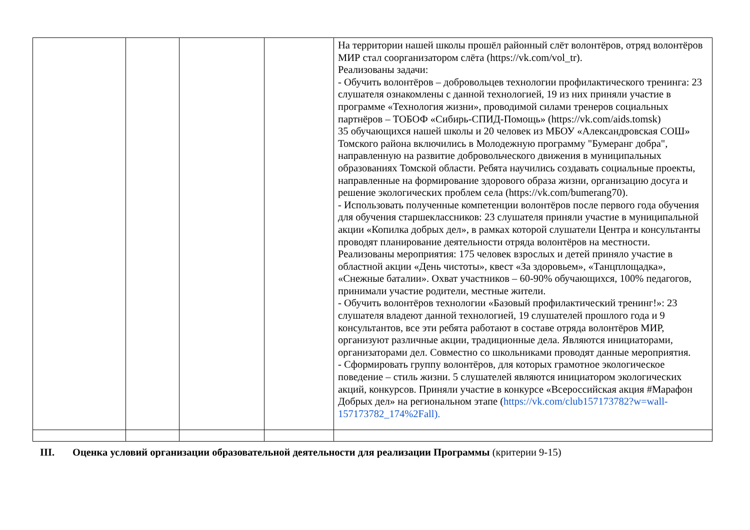| | | | | На территории нашей школы прошёл районный слёт волонтёров, отряд волонтёров МИР стал соорганизатором слёта (https://vk.com/vol_tr). Реализованы задачи: - Обучить волонтёров – добровольцев технологии профилактического тренинга: 23 слушателя ознакомлены с данной технологией, 19 из них приняли участие в программе «Технология жизни», проводимой силами тренеров социальных партнёров – ТОБОФ «Сибирь-СПИД-Помощь» (https://vk.com/aids.tomsk) 35 обучающихся нашей школы и 20 человек из МБОУ «Александровская СОШ» Томского района включились в Молодежную программу "Бумеранг добра", направленную на развитие добровольческого движения в муниципальных образованиях Томской области. Ребята научились создавать социальные проекты, направленные на формирование здорового образа жизни, организацию досуга и решение экологических проблем села (https://vk.com/bumerang70). - Использовать полученные компетенции волонтёров после первого года обучения для обучения старшеклассников: 23 слушателя приняли участие в муниципальной акции «Копилка добрых дел», в рамках которой слушатели Центра и консультанты проводят планирование деятельности отряда волонтёров на местности. Реализованы мероприятия: 175 человек взрослых и детей приняло участие в областной акции «День чистоты», квест «За здоровьем», «Танцплощадка», «Снежные баталии». Охват участников – 60-90% обучающихся, 100% педагогов, принимали участие родители, местные жители. - Обучить волонтёров технологии «Базовый профилактический тренинг!»: 23 слушателя владеют данной технологией, 19 слушателей прошлого года и 9 консультантов, все эти ребята работают в составе отряда волонтёров МИР, организуют различные акции, традиционные дела. Являются инициаторами, организаторами дел. Совместно со школьниками проводят данные мероприятия. - Сформировать группу волонтёров, для которых грамотное экологическое поведение – стиль жизни. 5 слушателей являются инициатором экологических акций, конкурсов. Приняли участие в конкурсе «Всероссийская акция #Марафон Добрых дел» на региональном этапе ( https://vk.com/club157173782?w=wall-157173782_174%2Fall). |
III. Оценка условий организации образовательной деятельности для реализации Программы (критерии 9-15)